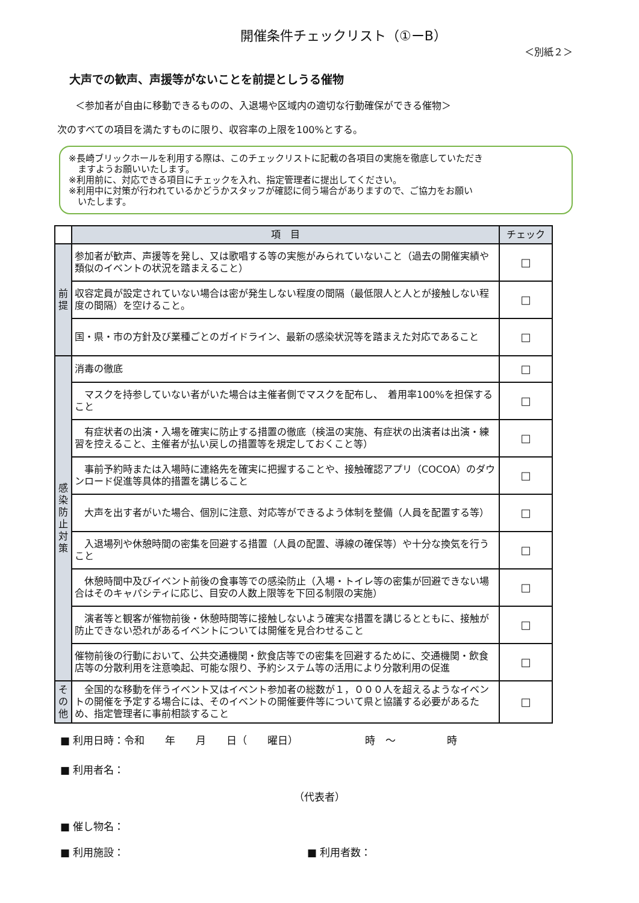開催条件チェックリスト（①ーB）
＜別紙２＞
大声での歓声、声援等がないことを前提としうる催物
＜参加者が自由に移動できるものの、入退場や区域内の適切な行動確保ができる催物＞
次のすべての項目を満たすものに限り、収容率の上限を100%とする。
※長崎ブリックホールを利用する際は、このチェックリストに記載の各項目の実施を徹底していただき
　ますようお願いいたします。
※利用前に、対応できる項目にチェックを入れ、指定管理者に提出してください。
※利用中に対策が行われているかどうかスタッフが確認に伺う場合がありますので、ご協力をお願い
　いたします。
| | 項 目 | チェック |
| 前 提 | 参加者が歓声、声援等を発し、又は歌唱する等の実態がみられていないこと（過去の開催実績や類似のイベントの状況を踏まえること） | □ |
| | 収容定員が設定されていない場合は密が発生しない程度の間隔（最低限人と人とが接触しない程度の間隔）を空けること。 | □ |
| | 国・県・市の方針及び業種ごとのガイドライン、最新の感染状況等を踏まえた対応であること | □ |
| 感 染 防 止 対 策 | 消毒の徹底 | □ |
| | マスクを持参していない者がいた場合は主催者側でマスクを配布し、 着用率100%を担保すること | □ |
| | 有症状者の出演・入場を確実に防止する措置の徹底（検温の実施、有症状の出演者は出演・練習を控えること、主催者が払い戻しの措置等を規定しておくこと等） | □ |
| | 事前予約時または入場時に連絡先を確実に把握することや、接触確認アプリ（COCOA）のダウンロード促進等具体的措置を講じること | □ |
| | 大声を出す者がいた場合、個別に注意、対応等ができるよう体制を整備（人員を配置する等） | □ |
| | 入退場列や休憩時間の密集を回避する措置（人員の配置、導線の確保等）や十分な換気を行うこと | □ |
| | 休憩時間中及びイベント前後の食事等での感染防止（入場・トイレ等の密集が回避できない場合はそのキャパシティに応じ、目安の人数上限等を下回る制限の実施） | □ |
| | 演者等と観客が催物前後・休憩時間等に接触しないよう確実な措置を講じるとともに、接触が防止できない恐れがあるイベントについては開催を見合わせること | □ |
| | 催物前後の行動において、公共交通機関・飲食店等での密集を回避するために、交通機関・飲食店等の分散利用を注意喚起、可能な限り、予約システム等の活用により分散利用の促進 | □ |
| そ の 他 | 全国的な移動を伴うイベント又はイベント参加者の総数が１，０００人を超えるようなイベントの開催を予定する場合には、そのイベントの開催要件等について県と協議する必要があるため、指定管理者に事前相談すること | □ |
■ 利用日時：令和　　年　　月　　日（　　曜日）　　　　　　　時　～　　　　　時
■ 利用者名：
（代表者）
■ 催し物名：
■ 利用施設： ■ 利用者数：